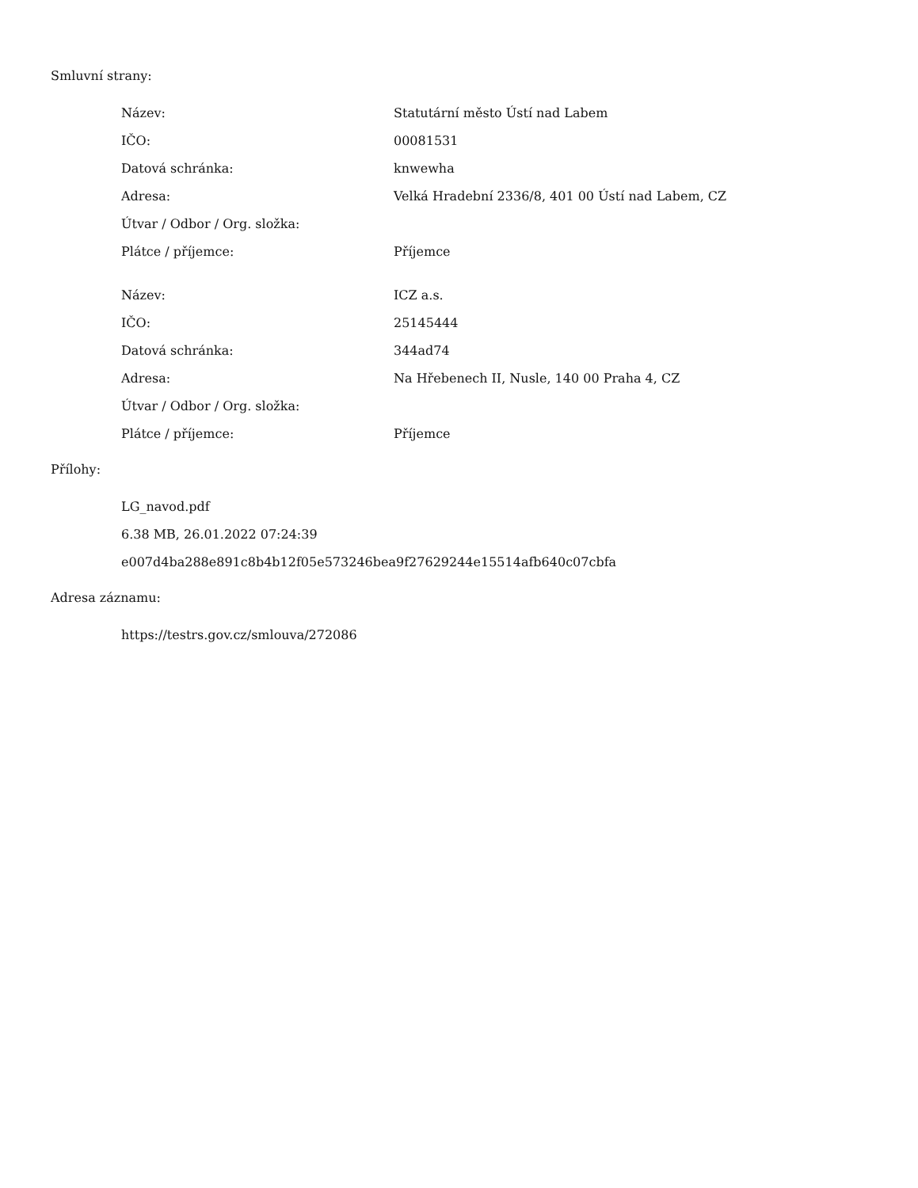Smluvní strany:
| Název: | Statutární město Ústí nad Labem |
| IČO: | 00081531 |
| Datová schránka: | knwewha |
| Adresa: | Velká Hradební 2336/8, 401 00 Ústí nad Labem, CZ |
| Útvar / Odbor / Org. složka: | |
| Plátce / příjemce: | Příjemce |
| Název: | ICZ a.s. |
| IČO: | 25145444 |
| Datová schránka: | 344ad74 |
| Adresa: | Na Hřebenech II, Nusle, 140 00 Praha 4, CZ |
| Útvar / Odbor / Org. složka: | |
| Plátce / příjemce: | Příjemce |
Přílohy:
LG_navod.pdf
6.38 MB, 26.01.2022 07:24:39
e007d4ba288e891c8b4b12f05e573246bea9f27629244e15514afb640c07cbfa
Adresa záznamu:
https://testrs.gov.cz/smlouva/272086